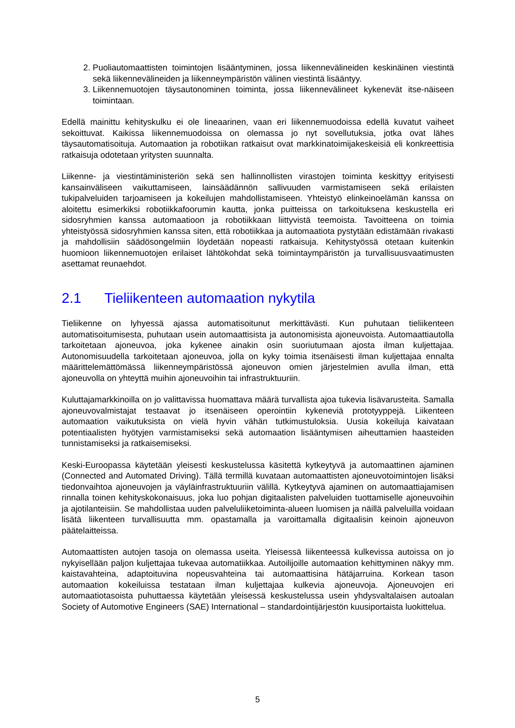2. Puoliautomaattisten toimintojen lisääntyminen, jossa liikennevälineiden keskinäinen viestintä sekä liikennevälineiden ja liikenneympäristön välinen viestintä lisääntyy.
3. Liikennemuotojen täysautonominen toiminta, jossa liikennevälineet kykenevät itse-näiseen toimintaan.
Edellä mainittu kehityskulku ei ole lineaarinen, vaan eri liikennemuodoissa edellä kuvatut vaiheet sekoittuvat. Kaikissa liikennemuodoissa on olemassa jo nyt sovellutuksia, jotka ovat lähes täysautomatisoituja. Automaation ja robotiikan ratkaisut ovat markkinatoimijakeskeisiä eli konkreettisia ratkaisuja odotetaan yritysten suunnalta.
Liikenne- ja viestintäministeriön sekä sen hallinnollisten virastojen toiminta keskittyy erityisesti kansainväliseen vaikuttamiseen, lainsäädännön sallivuuden varmistamiseen sekä erilaisten tukipalveluiden tarjoamiseen ja kokeilujen mahdollistamiseen. Yhteistyö elinkeinoelämän kanssa on aloitettu esimerkiksi robotiikkafoorumin kautta, jonka puitteissa on tarkoituksena keskustella eri sidosryhmien kanssa automaatioon ja robotiikkaan liittyvistä teemoista. Tavoitteena on toimia yhteistyössä sidosryhmien kanssa siten, että robotiikkaa ja automaatiota pystytään edistämään rivakasti ja mahdollisiin säädösongelmiin löydetään nopeasti ratkaisuja. Kehitystyössä otetaan kuitenkin huomioon liikennemuotojen erilaiset lähtökohdat sekä toimintaympäristön ja turvallisuusvaatimusten asettamat reunaehdot.
2.1 Tieliikenteen automaation nykytila
Tieliikenne on lyhyessä ajassa automatisoitunut merkittävästi. Kun puhutaan tieliikenteen automatisoitumisesta, puhutaan usein automaattisista ja autonomisista ajoneuvoista. Automaattiautolla tarkoitetaan ajoneuvoa, joka kykenee ainakin osin suoriutumaan ajosta ilman kuljettajaa. Autonomisuudella tarkoitetaan ajoneuvoa, jolla on kyky toimia itsenäisesti ilman kuljettajaa ennalta määrittelemättömässä liikenneympäristössä ajoneuvon omien järjestelmien avulla ilman, että ajoneuvolla on yhteyttä muihin ajoneuvoihin tai infrastruktuuriin.
Kuluttajamarkkinoilla on jo valittavissa huomattava määrä turvallista ajoa tukevia lisävarusteita. Samalla ajoneuvovalmistajat testaavat jo itsenäiseen operointiin kykeneviä prototyyppejä. Liikenteen automaation vaikutuksista on vielä hyvin vähän tutkimustuloksia. Uusia kokeiluja kaivataan potentiaalisten hyötyjen varmistamiseksi sekä automaation lisääntymisen aiheuttamien haasteiden tunnistamiseksi ja ratkaisemiseksi.
Keski-Euroopassa käytetään yleisesti keskustelussa käsitettä kytkeytyvä ja automaattinen ajaminen (Connected and Automated Driving). Tällä termillä kuvataan automaattisten ajoneuvotoimintojen lisäksi tiedonvaihtoa ajoneuvojen ja väyläinfrastruktuuriin välillä. Kytkeytyvä ajaminen on automaattiajamisen rinnalla toinen kehityskokonaisuus, joka luo pohjan digitaalisten palveluiden tuottamiselle ajoneuvoihin ja ajotilanteisiin. Se mahdollistaa uuden palveluliiketoiminta-alueen luomisen ja näillä palveluilla voidaan lisätä liikenteen turvallisuutta mm. opastamalla ja varoittamalla digitaalisin keinoin ajoneuvon päätelaitteissa.
Automaattisten autojen tasoja on olemassa useita. Yleisessä liikenteessä kulkevissa autoissa on jo nykyisellään paljon kuljettajaa tukevaa automatiikkaa. Autoilijoille automaation kehittyminen näkyy mm. kaistavahteina, adaptoituvina nopeusvahteina tai automaattisina hätäjarruina. Korkean tason automaation kokeiluissa testataan ilman kuljettajaa kulkevia ajoneuvoja. Ajoneuvojen eri automaatiotasoista puhuttaessa käytetään yleisessä keskustelussa usein yhdysvaltalaisen autoalan Society of Automotive Engineers (SAE) International – standardointijärjestön kuusiportaista luokittelua.
5